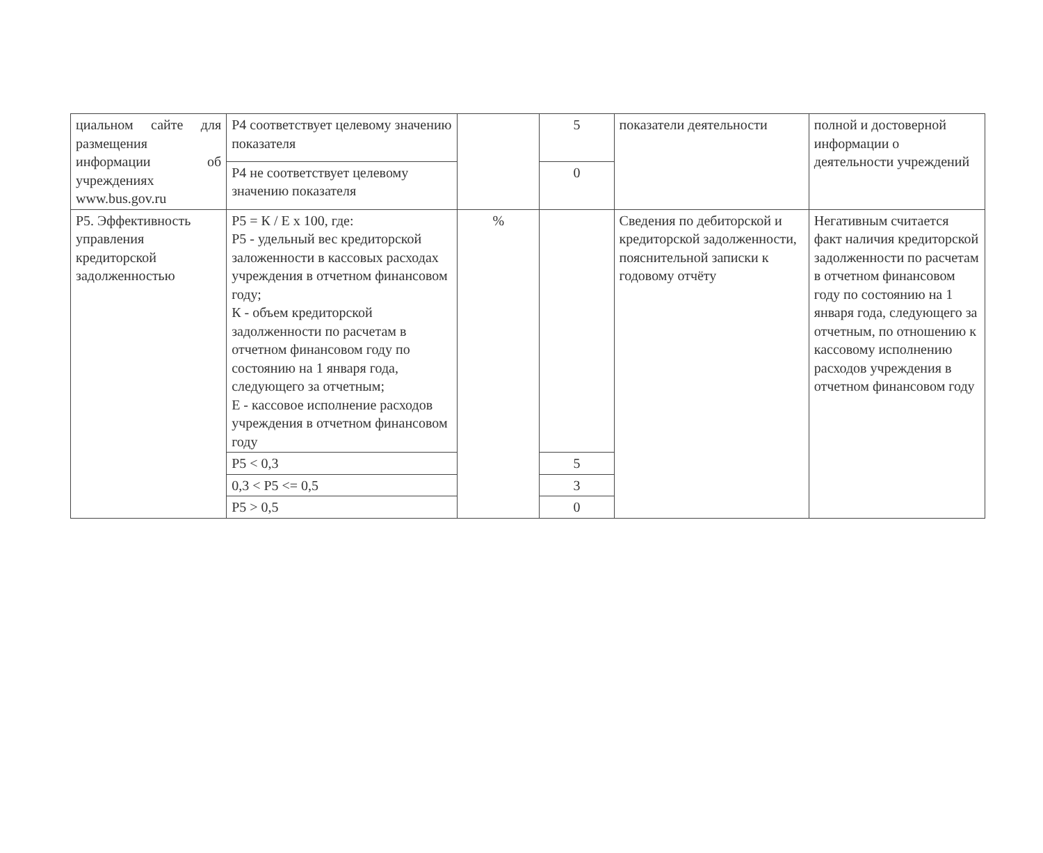| циальном сайте для размещения информации об учреждениях www.bus.gov.ru | Р4 соответствует целевому значению показателя | | 5 | показатели деятельности | полной и достоверной информации о деятельности учреждений |
| | Р4 не соответствует целевому значению показателя | | 0 | | |
| Р5. Эффективность управления кредиторской задолженностью | Р5 = К / Е х 100, где: Р5 - удельный вес кредиторской заложенности в кассовых расходах учреждения в отчетном финансовом году; К - объем кредиторской задолженности по расчетам в отчетном финансовом году по состоянию на 1 января года, следующего за отчетным; Е - кассовое исполнение расходов учреждения в отчетном финансовом году | % | | Сведения по дебиторской и кредиторской задолженности, пояснительной записки к годовому отчёту | Негативным считается факт наличия кредиторской задолженности по расчетам в отчетном финансовом году по состоянию на 1 января года, следующего за отчетным, по отношению к кассовому исполнению расходов учреждения в отчетном финансовом году |
| | Р5 < 0,3 | | 5 | | |
| | 0,3 < Р5 <= 0,5 | | 3 | | |
| | Р5 > 0,5 | | 0 | | |